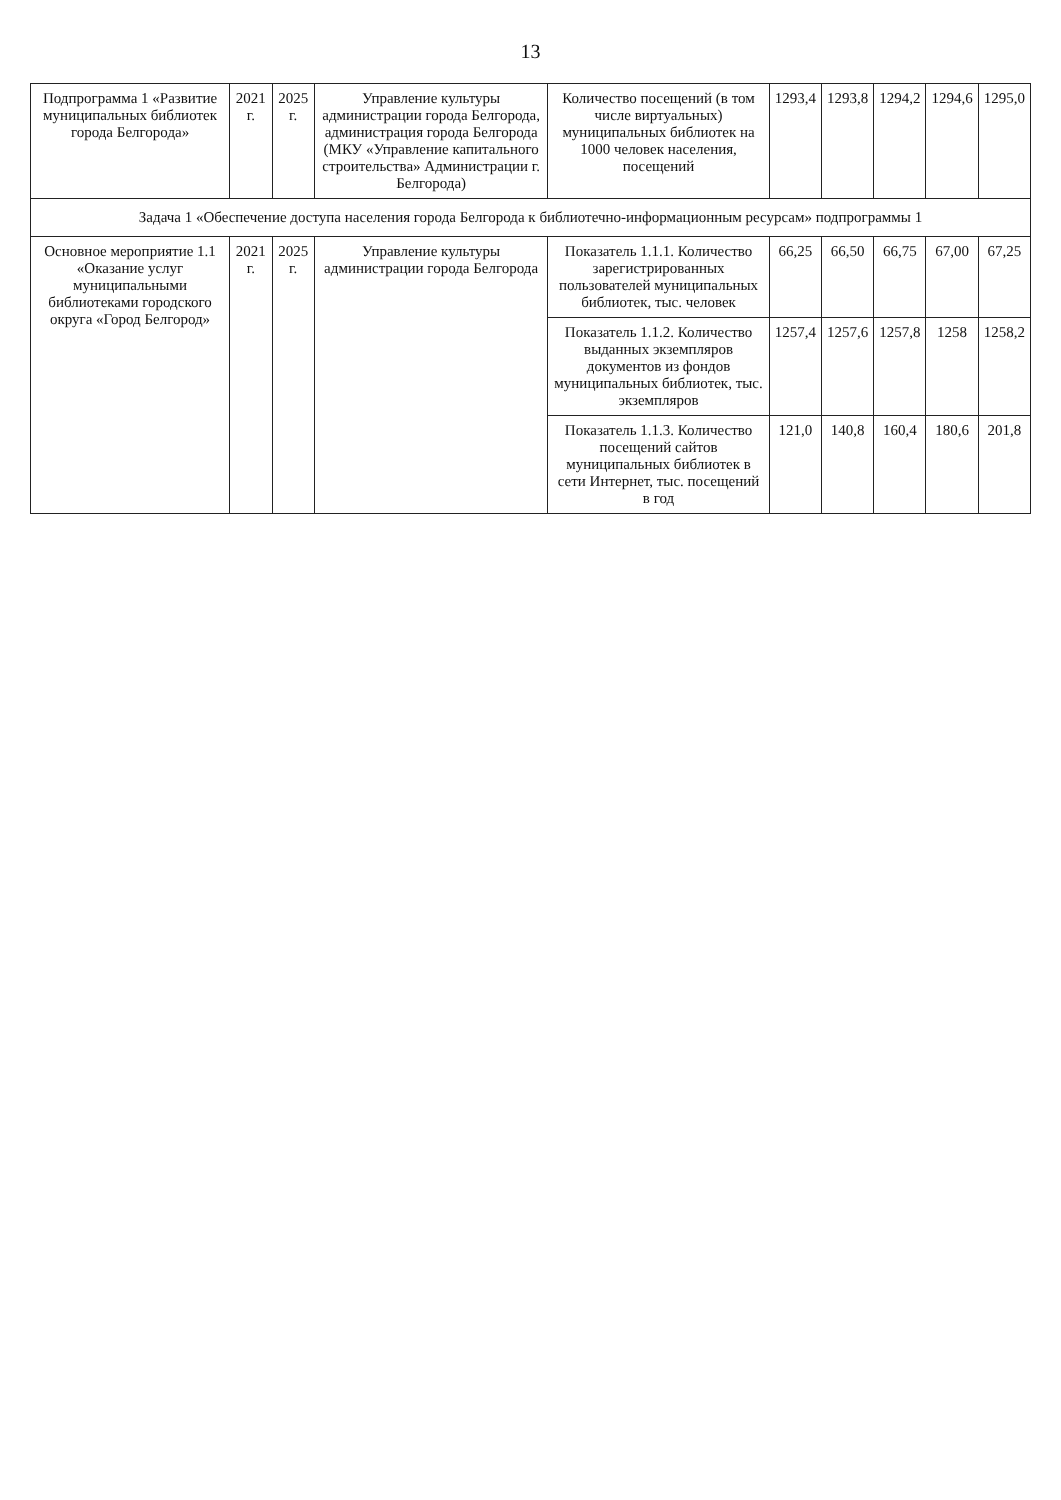13
| Подпрограмма 1 «Развитие муниципальных библиотек города Белгорода» | 2021 г. | 2025 г. | Управление культуры администрации города Белгорода, администрация города Белгорода (МКУ «Управление капитального строительства» Администрации г. Белгорода) | Количество посещений (в том числе виртуальных) муниципальных библиотек на 1000 человек населения, посещений | 1293,4 | 1293,8 | 1294,2 | 1294,6 | 1295,0 |
| Задача 1 «Обеспечение доступа населения города Белгорода к библиотечно-информационным ресурсам» подпрограммы 1 | | | | | | | | | |
| Основное мероприятие 1.1 «Оказание услуг муниципальными библиотеками городского округа «Город Белгород» | 2021 г. | 2025 г. | Управление культуры администрации города Белгорода | Показатель 1.1.1. Количество зарегистрированных пользователей муниципальных библиотек, тыс. человек | 66,25 | 66,50 | 66,75 | 67,00 | 67,25 |
| | | | | Показатель 1.1.2. Количество выданных экземпляров документов из фондов муниципальных библиотек, тыс. экземпляров | 1257,4 | 1257,6 | 1257,8 | 1258 | 1258,2 |
| | | | | Показатель 1.1.3. Количество посещений сайтов муниципальных библиотек в сети Интернет, тыс. посещений в год | 121,0 | 140,8 | 160,4 | 180,6 | 201,8 |